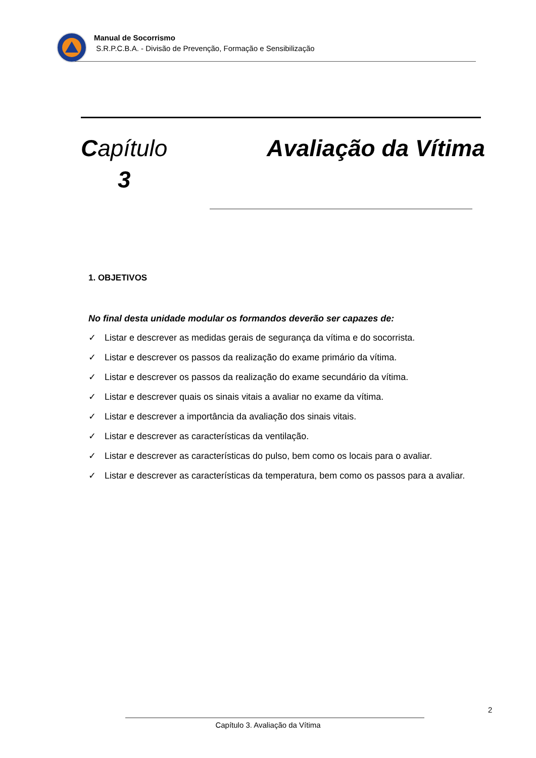Manual de Socorrismo
S.R.P.C.B.A. - Divisão de Prevenção, Formação e Sensibilização
Capítulo
3
Avaliação da Vítima
1. OBJETIVOS
No final desta unidade modular os formandos deverão ser capazes de:
✓ Listar e descrever as medidas gerais de segurança da vítima e do socorrista.
✓ Listar e descrever os passos da realização do exame primário da vítima.
✓ Listar e descrever os passos da realização do exame secundário da vítima.
✓ Listar e descrever quais os sinais vitais a avaliar no exame da vítima.
✓ Listar e descrever a importância da avaliação dos sinais vitais.
✓ Listar e descrever as características da ventilação.
✓ Listar e descrever as características do pulso, bem como os locais para o avaliar.
✓ Listar e descrever as características da temperatura, bem como os passos para a avaliar.
2
Capítulo 3. Avaliação da Vítima